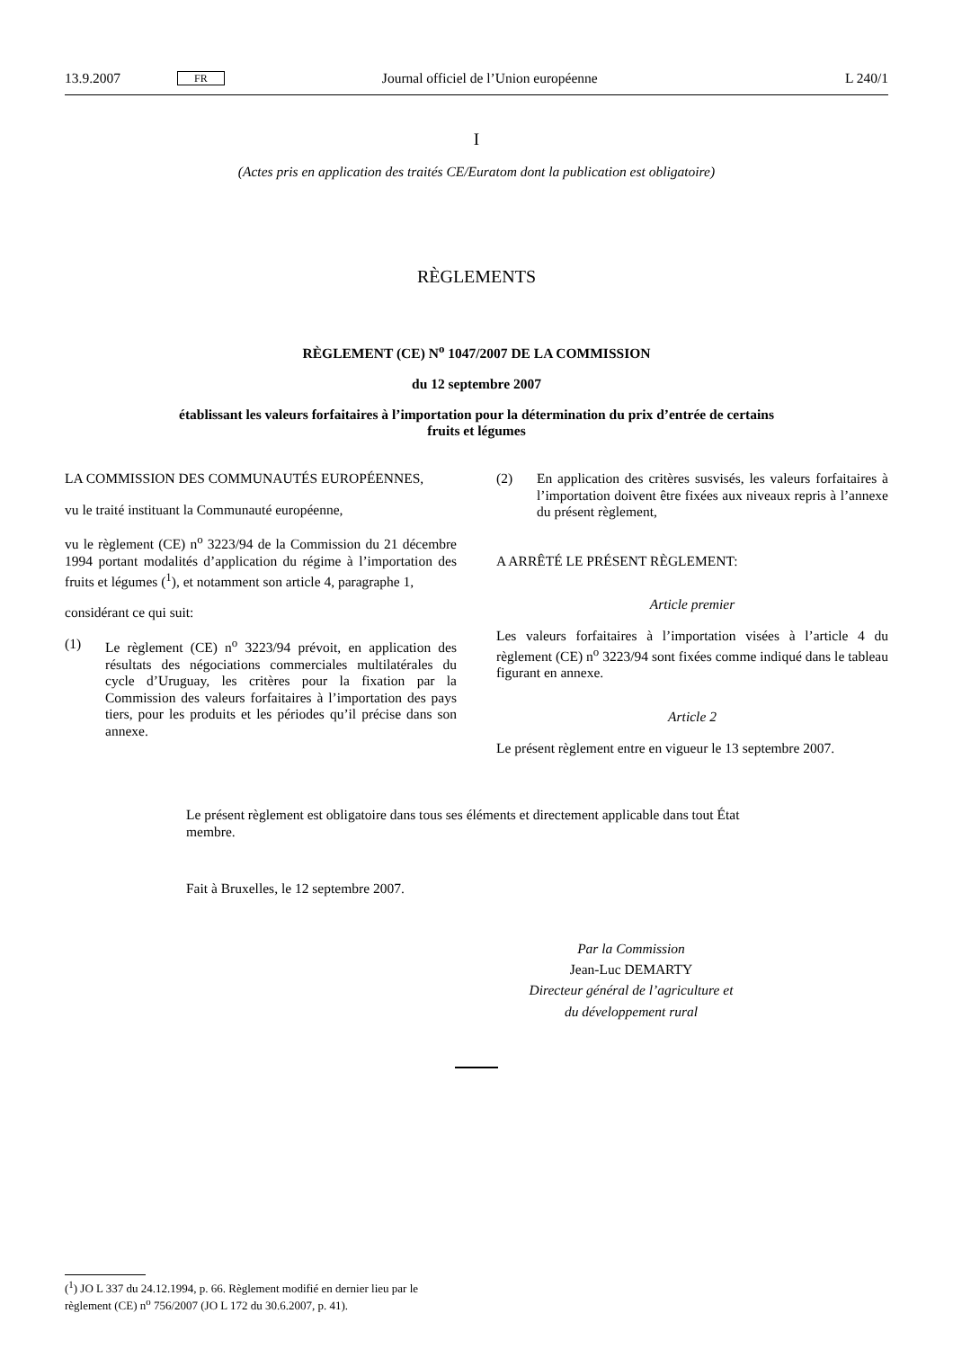13.9.2007 FR Journal officiel de l’Union européenne L 240/1
I
(Actes pris en application des traités CE/Euratom dont la publication est obligatoire)
RÈGLEMENTS
RÈGLEMENT (CE) N<sup>o</sup> 1047/2007 DE LA COMMISSION
du 12 septembre 2007
établissant les valeurs forfaitaires à l’importation pour la détermination du prix d’entrée de certains
fruits et légumes
LA COMMISSION DES COMMUNAUTÉS EUROPÉENNES,
vu le traité instituant la Communauté européenne,
vu le règlement (CE) n<sup>o</sup> 3223/94 de la Commission du 21 décembre 1994 portant modalités d’application du régime à l’importation des fruits et légumes (<sup>1</sup>), et notamment son article 4, paragraphe 1,
considérant ce qui suit:
(1) Le règlement (CE) n<sup>o</sup> 3223/94 prévoit, en application des résultats des négociations commerciales multilatérales du cycle d’Uruguay, les critères pour la fixation par la Commission des valeurs forfaitaires à l’importation des pays tiers, pour les produits et les périodes qu’il précise dans son annexe.
(2) En application des critères susvisés, les valeurs forfaitaires à l’importation doivent être fixées aux niveaux repris à l’annexe du présent règlement,
A ARRÊTÉ LE PRÉSENT RÈGLEMENT:
Article premier
Les valeurs forfaitaires à l’importation visées à l’article 4 du règlement (CE) n<sup>o</sup> 3223/94 sont fixées comme indiqué dans le tableau figurant en annexe.
Article 2
Le présent règlement entre en vigueur le 13 septembre 2007.
Le présent règlement est obligatoire dans tous ses éléments et directement applicable dans tout État membre.
Fait à Bruxelles, le 12 septembre 2007.
Par la Commission
Jean-Luc DEMARTY
Directeur général de l’agriculture et
du développement rural
(<sup>1</sup>) JO L 337 du 24.12.1994, p. 66. Règlement modifié en dernier lieu par le règlement (CE) n<sup>o</sup> 756/2007 (JO L 172 du 30.6.2007, p. 41).